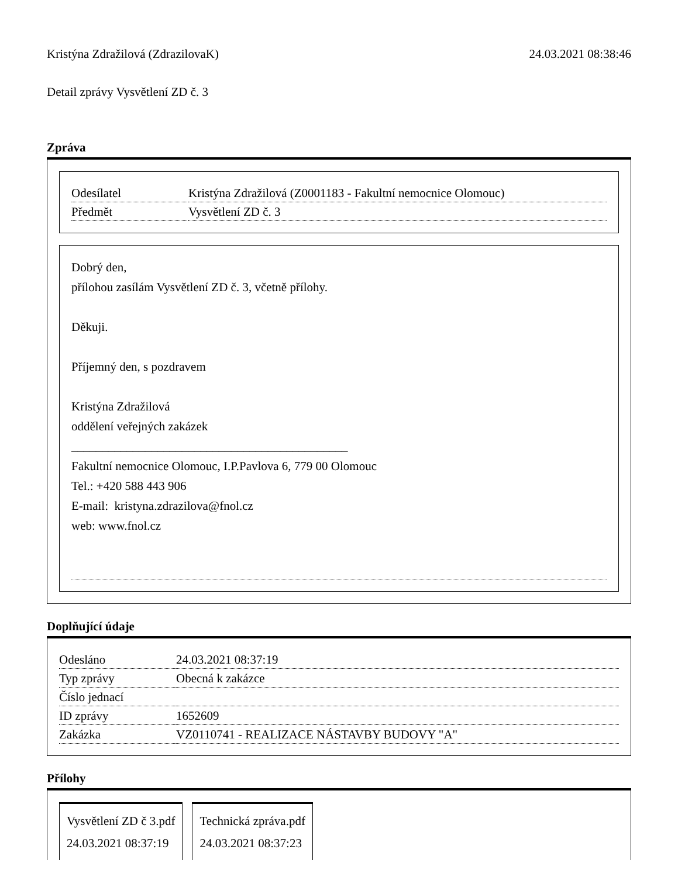Kristýna Zdražilová (ZdrazilovaK) 24.03.2021 08:38:46
Detail zprávy Vysvětlení ZD č. 3
Zpráva
| Odesílatel | Kristýna Zdražilová (Z0001183 - Fakultní nemocnice Olomouc) |
| Předmět | Vysvětlení ZD č. 3 |
Dobrý den,
přílohou zasílám Vysvětlení ZD č. 3, včetně přílohy.
Děkuji.
Příjemný den, s pozdravem
Kristýna Zdražilová
oddělení veřejných zakázek
_____________________________________________
Fakultní nemocnice Olomouc, I.P.Pavlova 6, 779 00 Olomouc
Tel.: +420 588 443 906
E-mail: kristyna.zdrazilova@fnol.cz
web: www.fnol.cz
Doplňující údaje
| Odesláno | 24.03.2021 08:37:19 |
| Typ zprávy | Obecná k zakázce |
| Číslo jednací | |
| ID zprávy | 1652609 |
| Zakázka | VZ0110741 - REALIZACE NÁSTAVBY BUDOVY "A" |
Přílohy
Vysvětlení ZD č 3.pdf
24.03.2021 08:37:19
Technická zpráva.pdf
24.03.2021 08:37:23